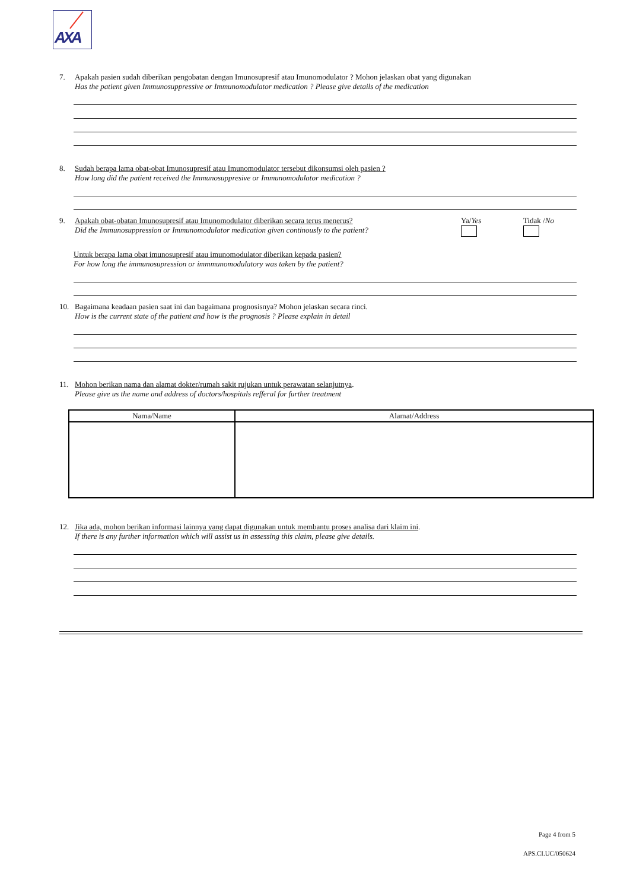AXA
7. Apakah pasien sudah diberikan pengobatan dengan Imunosupresif atau Imunomodulator ? Mohon jelaskan obat yang digunakan
Has the patient given Immunosuppressive or Immunomodulator medication ? Please give details of the medication
8. Sudah berapa lama obat-obat Imunosupresif atau Imunomodulator tersebut dikonsumsi oleh pasien ?
How long did the patient received the Immunosuppresive or Immunomodulator medication ?
9. Apakah obat-obatan Imunosupresif atau Imunomodulator diberikan secara terus menerus?
Did the Immunosuppression or Immunomodulator medication given continously to the patient?
Ya/Yes
Tidak /No
Untuk berapa lama obat imunosupresif atau imunomodulator diberikan kepada pasien?
For how long the immunosupression or immmunomodulatory was taken by the patient?
10. Bagaimana keadaan pasien saat ini dan bagaimana prognosisnya? Mohon jelaskan secara rinci.
How is the current state of the patient and how is the prognosis ? Please explain in detail
11. Mohon berikan nama dan alamat dokter/rumah sakit rujukan untuk perawatan selanjutnya.
Please give us the name and address of doctors/hospitals refferal for further treatment
| Nama/Name | Alamat/Address |
| --- | --- |
12. Jika ada, mohon berikan informasi lainnya yang dapat digunakan untuk membantu proses analisa dari klaim ini.
If there is any further information which will assist us in assessing this claim, please give details.
Page 4 from 5
APS.CI.UC/050624